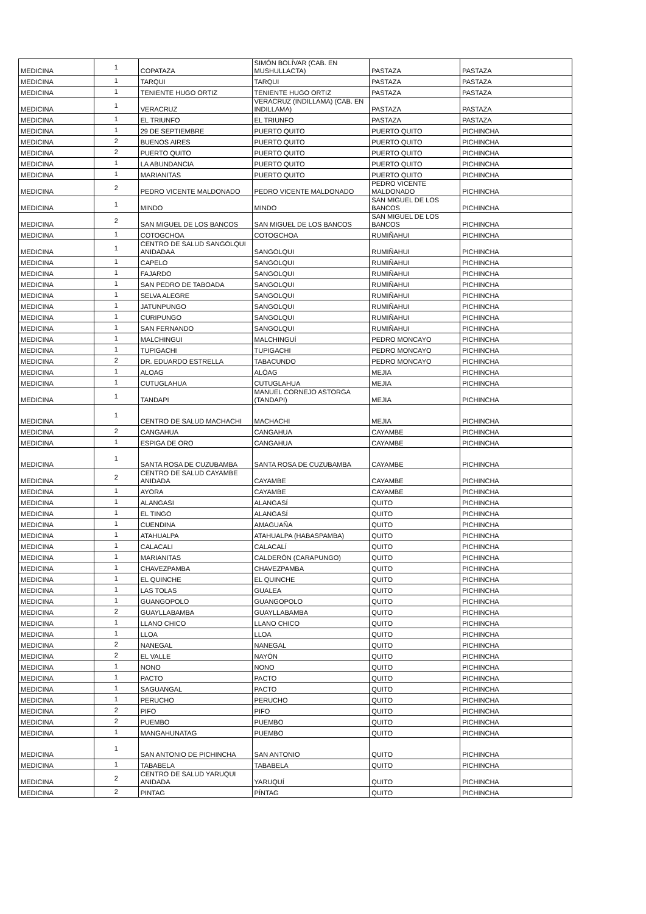| MEDICINA | 1 | COPATAZA | SIMÓN BOLÍVAR (CAB. EN MUSHULLACTA) | PASTAZA | PASTAZA |
| MEDICINA | 1 | TARQUI | TARQUI | PASTAZA | PASTAZA |
| MEDICINA | 1 | TENIENTE HUGO ORTIZ | TENIENTE HUGO ORTIZ | PASTAZA | PASTAZA |
| MEDICINA | 1 | VERACRUZ | VERACRUZ (INDILLAMA) (CAB. EN INDILLAMA) | PASTAZA | PASTAZA |
| MEDICINA | 1 | EL TRIUNFO | EL TRIUNFO | PASTAZA | PASTAZA |
| MEDICINA | 1 | 29 DE SEPTIEMBRE | PUERTO QUITO | PUERTO QUITO | PICHINCHA |
| MEDICINA | 2 | BUENOS AIRES | PUERTO QUITO | PUERTO QUITO | PICHINCHA |
| MEDICINA | 2 | PUERTO QUITO | PUERTO QUITO | PUERTO QUITO | PICHINCHA |
| MEDICINA | 1 | LA ABUNDANCIA | PUERTO QUITO | PUERTO QUITO | PICHINCHA |
| MEDICINA | 1 | MARIANITAS | PUERTO QUITO | PUERTO QUITO | PICHINCHA |
| MEDICINA | 2 | PEDRO VICENTE MALDONADO | PEDRO VICENTE MALDONADO | PEDRO VICENTE MALDONADO | PICHINCHA |
| MEDICINA | 1 | MINDO | MINDO | SAN MIGUEL DE LOS BANCOS | PICHINCHA |
| MEDICINA | 2 | SAN MIGUEL DE LOS BANCOS | SAN MIGUEL DE LOS BANCOS | SAN MIGUEL DE LOS BANCOS | PICHINCHA |
| MEDICINA | 1 | COTOGCHOA | COTOGCHOA | RUMIÑAHUI | PICHINCHA |
| MEDICINA | 1 | CENTRO DE SALUD SANGOLQUI ANIDADAA | SANGOLQUI | RUMIÑAHUI | PICHINCHA |
| MEDICINA | 1 | CAPELO | SANGOLQUI | RUMIÑAHUI | PICHINCHA |
| MEDICINA | 1 | FAJARDO | SANGOLQUI | RUMIÑAHUI | PICHINCHA |
| MEDICINA | 1 | SAN PEDRO DE TABOADA | SANGOLQUI | RUMIÑAHUI | PICHINCHA |
| MEDICINA | 1 | SELVA ALEGRE | SANGOLQUI | RUMIÑAHUI | PICHINCHA |
| MEDICINA | 1 | JATUNPUNGO | SANGOLQUI | RUMIÑAHUI | PICHINCHA |
| MEDICINA | 1 | CURIPUNGO | SANGOLQUI | RUMIÑAHUI | PICHINCHA |
| MEDICINA | 1 | SAN FERNANDO | SANGOLQUI | RUMIÑAHUI | PICHINCHA |
| MEDICINA | 1 | MALCHINGUI | MALCHINGUÍ | PEDRO MONCAYO | PICHINCHA |
| MEDICINA | 1 | TUPIGACHI | TUPIGACHI | PEDRO MONCAYO | PICHINCHA |
| MEDICINA | 2 | DR. EDUARDO ESTRELLA | TABACUNDO | PEDRO MONCAYO | PICHINCHA |
| MEDICINA | 1 | ALOAG | ALÓAG | MEJIA | PICHINCHA |
| MEDICINA | 1 | CUTUGLAHUA | CUTUGLAHUA | MEJIA | PICHINCHA |
| MEDICINA | 1 | TANDAPI | MANUEL CORNEJO ASTORGA (TANDAPI) | MEJIA | PICHINCHA |
| MEDICINA | 1 | CENTRO DE SALUD MACHACHI | MACHACHI | MEJIA | PICHINCHA |
| MEDICINA | 2 | CANGAHUA | CANGAHUA | CAYAMBE | PICHINCHA |
| MEDICINA | 1 | ESPIGA DE ORO | CANGAHUA | CAYAMBE | PICHINCHA |
| MEDICINA | 1 | SANTA ROSA DE CUZUBAMBA | SANTA ROSA DE CUZUBAMBA | CAYAMBE | PICHINCHA |
| MEDICINA | 2 | CENTRO DE SALUD CAYAMBE ANIDADA | CAYAMBE | CAYAMBE | PICHINCHA |
| MEDICINA | 1 | AYORA | CAYAMBE | CAYAMBE | PICHINCHA |
| MEDICINA | 1 | ALANGASI | ALANGASÍ | QUITO | PICHINCHA |
| MEDICINA | 1 | EL TINGO | ALANGASÍ | QUITO | PICHINCHA |
| MEDICINA | 1 | CUENDINA | AMAGUAÑA | QUITO | PICHINCHA |
| MEDICINA | 1 | ATAHUALPA | ATAHUALPA (HABASPAMBA) | QUITO | PICHINCHA |
| MEDICINA | 1 | CALACALI | CALACALÍ | QUITO | PICHINCHA |
| MEDICINA | 1 | MARIANITAS | CALDERÓN (CARAPUNGO) | QUITO | PICHINCHA |
| MEDICINA | 1 | CHAVEZPAMBA | CHAVEZPAMBA | QUITO | PICHINCHA |
| MEDICINA | 1 | EL QUINCHE | EL QUINCHE | QUITO | PICHINCHA |
| MEDICINA | 1 | LAS TOLAS | GUALEA | QUITO | PICHINCHA |
| MEDICINA | 1 | GUANGOPOLO | GUANGOPOLO | QUITO | PICHINCHA |
| MEDICINA | 2 | GUAYLLABAMBA | GUAYLLABAMBA | QUITO | PICHINCHA |
| MEDICINA | 1 | LLANO CHICO | LLANO CHICO | QUITO | PICHINCHA |
| MEDICINA | 1 | LLOA | LLOA | QUITO | PICHINCHA |
| MEDICINA | 2 | NANEGAL | NANEGAL | QUITO | PICHINCHA |
| MEDICINA | 2 | EL VALLE | NAYÓN | QUITO | PICHINCHA |
| MEDICINA | 1 | NONO | NONO | QUITO | PICHINCHA |
| MEDICINA | 1 | PACTO | PACTO | QUITO | PICHINCHA |
| MEDICINA | 1 | SAGUANGAL | PACTO | QUITO | PICHINCHA |
| MEDICINA | 1 | PERUCHO | PERUCHO | QUITO | PICHINCHA |
| MEDICINA | 2 | PIFO | PIFO | QUITO | PICHINCHA |
| MEDICINA | 2 | PUEMBO | PUEMBO | QUITO | PICHINCHA |
| MEDICINA | 1 | MANGAHUNATAG | PUEMBO | QUITO | PICHINCHA |
| MEDICINA | 1 | SAN ANTONIO DE PICHINCHA | SAN ANTONIO | QUITO | PICHINCHA |
| MEDICINA | 1 | TABABELA | TABABELA | QUITO | PICHINCHA |
| MEDICINA | 2 | CENTRO DE SALUD YARUQUI ANIDADA | YARUQUÍ | QUITO | PICHINCHA |
| MEDICINA | 2 | PINTAG | PÍNTAG | QUITO | PICHINCHA |